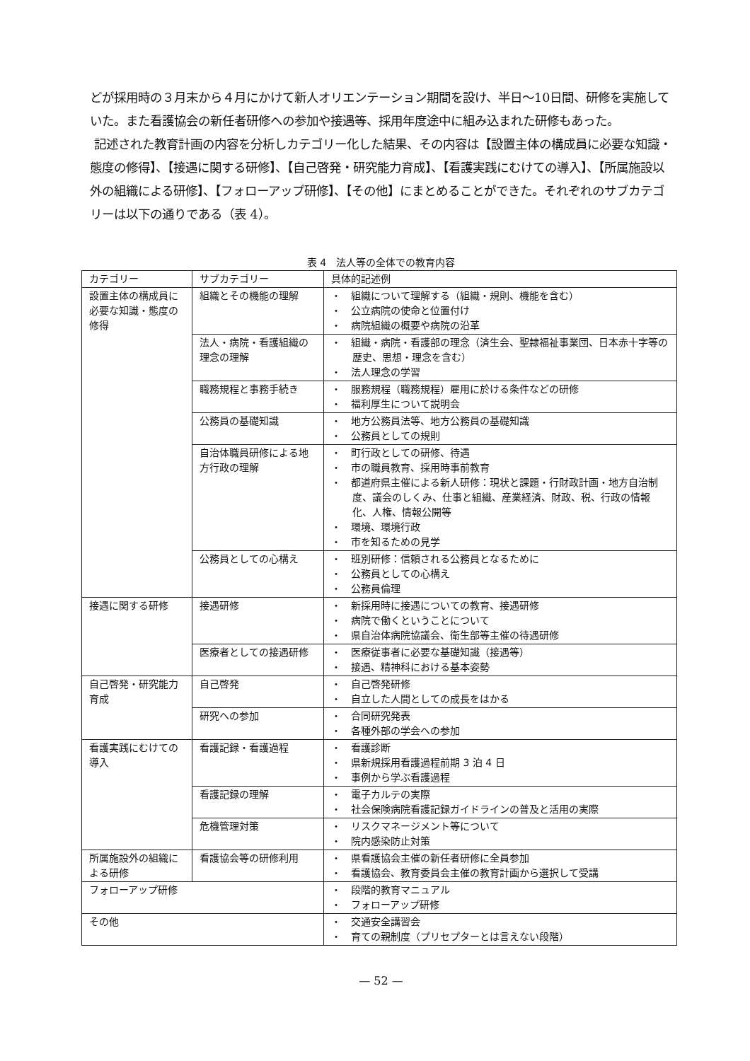どが採用時の３月末から４月にかけて新人オリエンテーション期間を設け、半日～10日間、研修を実施していた。また看護協会の新任者研修への参加や接遇等、採用年度途中に組み込まれた研修もあった。
記述された教育計画の内容を分析しカテゴリー化した結果、その内容は【設置主体の構成員に必要な知識・態度の修得】、【接遇に関する研修】、【自己啓発・研究能力育成】、【看護実践にむけての導入】、【所属施設以外の組織による研修】、【フォローアップ研修】、【その他】にまとめることができた。それぞれのサブカテゴリーは以下の通りである（表 4）。
表 4　法人等の全体での教育内容
| カテゴリー | サブカテゴリー | 具体的記述例 |
| 設置主体の構成員に必要な知識・態度の修得 | 組織とその機能の理解 | ・ 組織について理解する（組織・規則、機能を含む） ・ 公立病院の使命と位置付け ・ 病院組織の概要や病院の沿革 |
| | 法人・病院・看護組織の理念の理解 | ・ 組織・病院・看護部の理念（済生会、聖隷福祉事業団、日本赤十字等の歴史、思想・理念を含む） ・ 法人理念の学習 |
| | 職務規程と事務手続き | ・ 服務規程（職務規程）雇用に於ける条件などの研修 ・ 福利厚生について説明会 |
| | 公務員の基礎知識 | ・ 地方公務員法等、地方公務員の基礎知識 ・ 公務員としての規則 |
| | 自治体職員研修による地方行政の理解 | ・ 町行政としての研修、待遇 ・ 市の職員教育、採用時事前教育 ・ 都道府県主催による新人研修：現状と課題・行財政計画・地方自治制度、議会のしくみ、仕事と組織、産業経済、財政、税、行政の情報化、人権、情報公開等 ・ 環境、環境行政 ・ 市を知るための見学 |
| | 公務員としての心構え | ・ 班別研修：信頼される公務員となるために ・ 公務員としての心構え ・ 公務員倫理 |
| 接遇に関する研修 | 接遇研修 | ・ 新採用時に接遇についての教育、接遇研修 ・ 病院で働くということについて ・ 県自治体病院協議会、衛生部等主催の待遇研修 |
| | 医療者としての接遇研修 | ・ 医療従事者に必要な基礎知識（接遇等） ・ 接遇、精神科における基本姿勢 |
| 自己啓発・研究能力育成 | 自己啓発 | ・ 自己啓発研修 ・ 自立した人間としての成長をはかる |
| | 研究への参加 | ・ 合同研究発表 ・ 各種外部の学会への参加 |
| 看護実践にむけての導入 | 看護記録・看護過程 | ・ 看護診断 ・ 県新規採用看護過程前期 3 泊 4 日 ・ 事例から学ぶ看護過程 |
| | 看護記録の理解 | ・ 電子カルテの実際 ・ 社会保険病院看護記録ガイドラインの普及と活用の実際 |
| | 危機管理対策 | ・ リスクマネージメント等について ・ 院内感染防止対策 |
| 所属施設外の組織による研修 | 看護協会等の研修利用 | ・ 県看護協会主催の新任者研修に全員参加 ・ 看護協会、教育委員会主催の教育計画から選択して受講 |
| フォローアップ研修 | | ・ 段階的教育マニュアル ・ フォローアップ研修 |
| その他 | | ・ 交通安全講習会 ・ 育ての親制度（プリセプターとは言えない段階） |
— 52 —